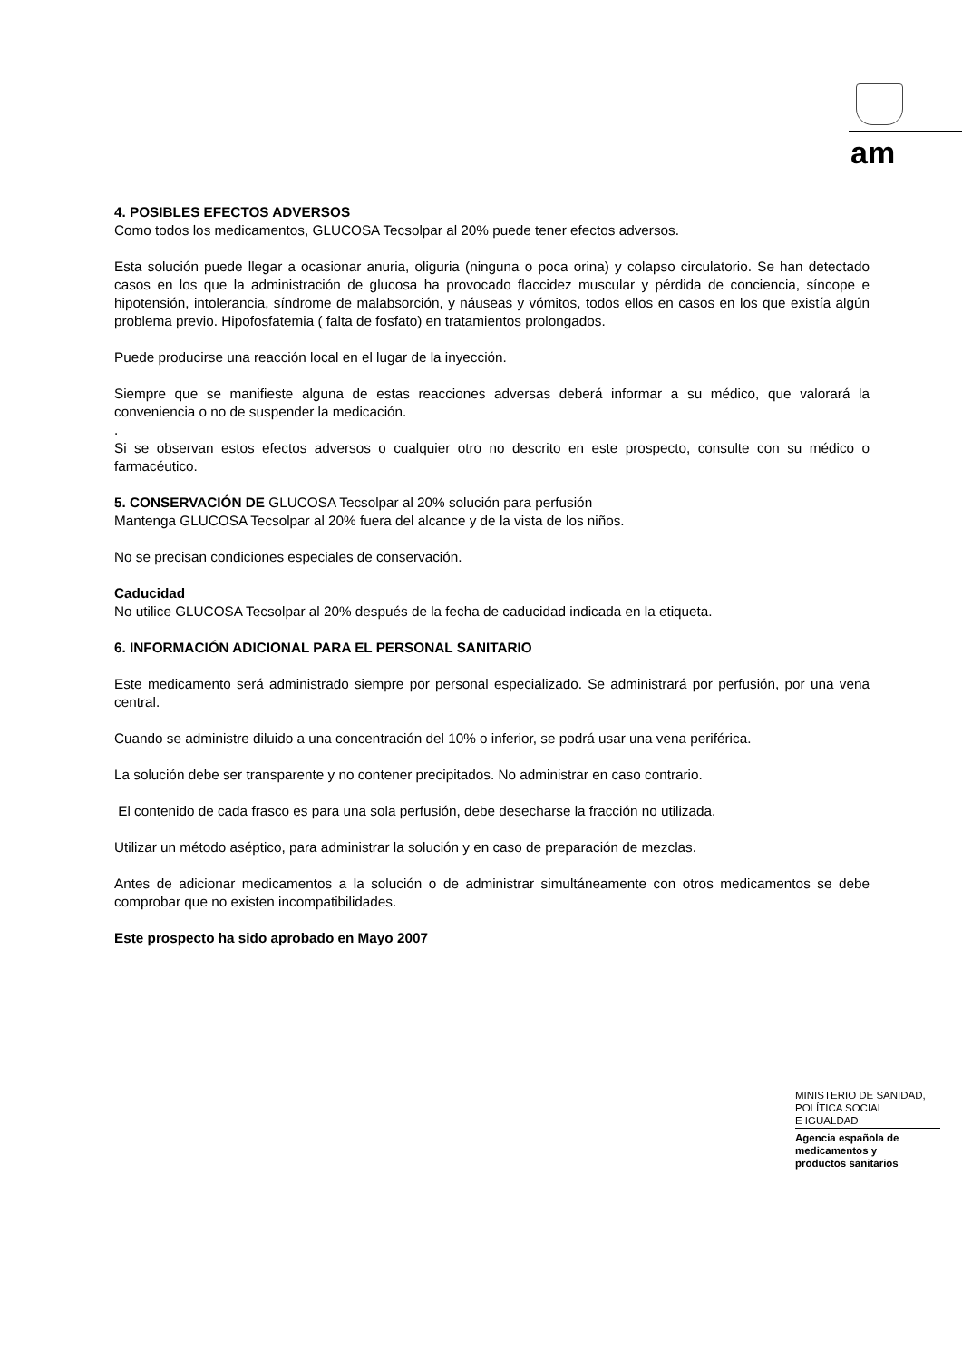am
4. POSIBLES EFECTOS ADVERSOS
Como todos los medicamentos, GLUCOSA Tecsolpar al 20% puede tener efectos adversos.
Esta solución puede llegar a ocasionar anuria, oliguria (ninguna o poca orina) y colapso circulatorio. Se han detectado casos en los que la administración de glucosa ha provocado flaccidez muscular y pérdida de conciencia, síncope e hipotensión, intolerancia, síndrome de malabsorción, y náuseas y vómitos, todos ellos en casos en los que existía algún problema previo. Hipofosfatemia ( falta de fosfato) en tratamientos prolongados.
Puede producirse una reacción local en el lugar de la inyección.
Siempre que se manifieste alguna de estas reacciones adversas deberá informar a su médico, que valorará la conveniencia o no de suspender la medicación.
.
Si se observan estos efectos adversos o cualquier otro no descrito en este prospecto, consulte con su médico o farmacéutico.
5. CONSERVACIÓN DE GLUCOSA Tecsolpar al 20% solución para perfusión
Mantenga GLUCOSA Tecsolpar al 20% fuera del alcance y de la vista de los niños.
No se precisan condiciones especiales de conservación.
Caducidad
No utilice GLUCOSA Tecsolpar al 20% después de la fecha de caducidad indicada en la etiqueta.
6. INFORMACIÓN ADICIONAL PARA EL PERSONAL SANITARIO
Este medicamento será administrado siempre por personal especializado. Se administrará por perfusión, por una vena central.
Cuando se administre diluido a una concentración del 10% o inferior, se podrá usar una vena periférica.
La solución debe ser transparente y no contener precipitados. No administrar en caso contrario.
El contenido de cada frasco es para una sola perfusión, debe desecharse la fracción no utilizada.
Utilizar un método aséptico, para administrar la solución y en caso de preparación de mezclas.
Antes de adicionar medicamentos a la solución o de administrar simultáneamente con otros medicamentos se debe comprobar que no existen incompatibilidades.
Este prospecto ha sido aprobado en Mayo 2007
MINISTERIO DE SANIDAD,
POLÍTICA SOCIAL
E IGUALDAD
Agencia española de
medicamentos y
productos sanitarios